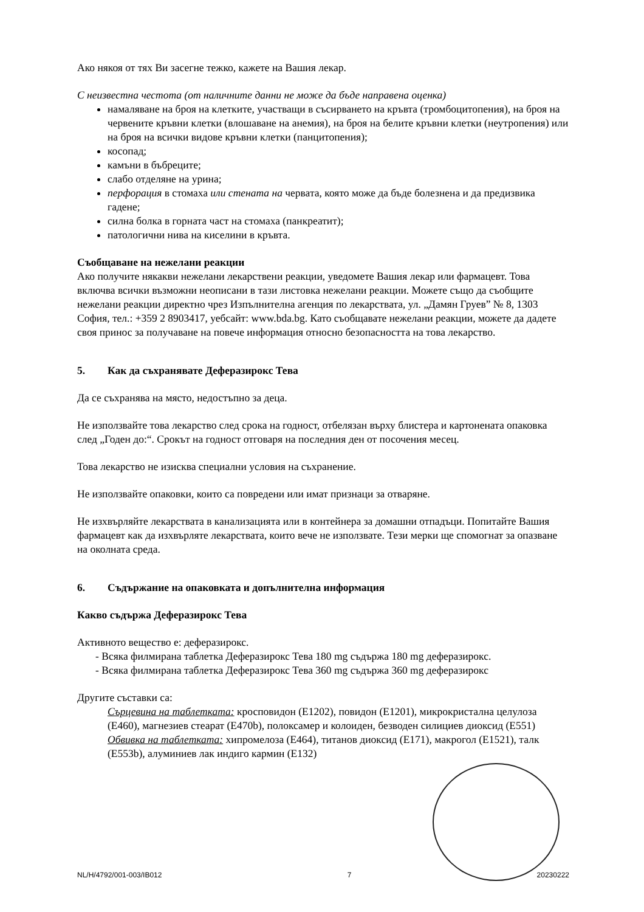Ако някоя от тях Ви засегне тежко, кажете на Вашия лекар.
С неизвестна честота (от наличните данни не може да бъде направена оценка)
намаляване на броя на клетките, участващи в съсирването на кръвта (тромбоцитопения), на броя на червените кръвни клетки (влошаване на анемия), на броя на белите кръвни клетки (неутропения) или на броя на всички видове кръвни клетки (панцитопения);
косопад;
камъни в бъбреците;
слабо отделяне на урина;
перфорация в стомаха или стената на червата, която може да бъде болезнена и да предизвика гадене;
силна болка в горната част на стомаха (панкреатит);
патологични нива на киселини в кръвта.
Съобщаване на нежелани реакции
Ако получите някакви нежелани лекарствени реакции, уведомете Вашия лекар или фармацевт. Това включва всички възможни неописани в тази листовка нежелани реакции. Можете също да съобщите нежелани реакции директно чрез Изпълнителна агенция по лекарствата, ул. „Дамян Груев” № 8, 1303 София, тел.: +359 2 8903417, уебсайт: www.bda.bg. Като съобщавате нежелани реакции, можете да дадете своя принос за получаване на повече информация относно безопасността на това лекарство.
5. Как да съхранявате Деферазирокс Тева
Да се съхранява на място, недостъпно за деца.
Не използвайте това лекарство след срока на годност, отбелязан върху блистера и картонената опаковка след „Годен до:“. Срокът на годност отговаря на последния ден от посочения месец.
Това лекарство не изисква специални условия на съхранение.
Не използвайте опаковки, които са повредени или имат признаци за отваряне.
Не изхвърляйте лекарствата в канализацията или в контейнера за домашни отпадъци. Попитайте Вашия фармацевт как да изхвърляте лекарствата, които вече не използвате. Тези мерки ще спомогнат за опазване на околната среда.
6. Съдържание на опаковката и допълнителна информация
Какво съдържа Деферазирокс Тева
Активното вещество е: деферазирокс.
- Всяка филмирана таблетка Деферазирокс Тева 180 mg съдържа 180 mg деферазирокс.
- Всяка филмирана таблетка Деферазирокс Тева 360 mg съдържа 360 mg деферазирокс
Другите съставки са:
Сърцевина на таблетката: кросповидон (E1202), повидон (E1201), микрокристална целулоза (E460), магнезиев стеарат (E470b), полоксамер и колоиден, безводен силициев диоксид (E551)
Обвивка на таблетката: хипромелоза (E464), титанов диоксид (E171), макрогол (E1521), талк (E553b), алуминиев лак индиго кармин (E132)
NL/H/4792/001-003/IB012 7 20230222